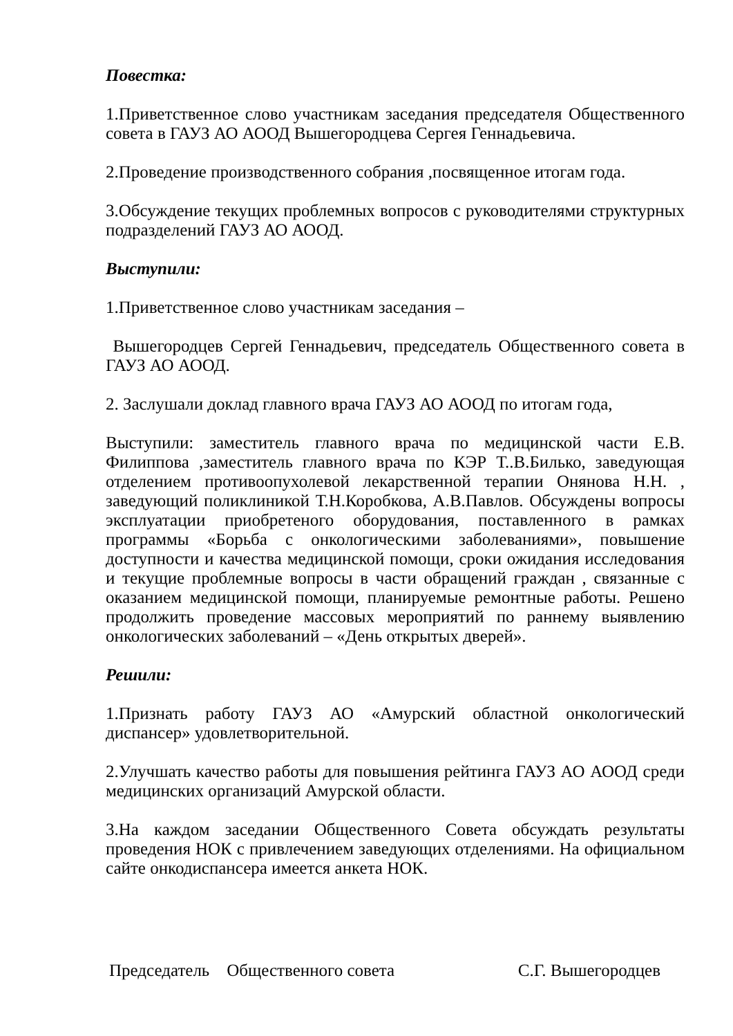Повестка:
1.Приветственное слово участникам заседания председателя Общественного совета в ГАУЗ АО АООД Вышегородцева Сергея Геннадьевича.
2.Проведение производственного собрания ,посвященное итогам года.
3.Обсуждение текущих проблемных вопросов с руководителями структурных подразделений ГАУЗ АО АООД.
Выступили:
1.Приветственное слово участникам заседания –
Вышегородцев Сергей Геннадьевич, председатель Общественного совета в ГАУЗ АО АООД.
2. Заслушали доклад главного врача ГАУЗ АО АООД по итогам года,
Выступили: заместитель главного врача по медицинской части Е.В. Филиппова ,заместитель главного врача по КЭР Т..В.Билько, заведующая отделением противоопухолевой лекарственной терапии Онянова Н.Н. , заведующий поликлиникой Т.Н.Коробкова, А.В.Павлов. Обсуждены вопросы эксплуатации приобретеного оборудования, поставленного в рамках программы «Борьба с онкологическими заболеваниями», повышение доступности и качества медицинской помощи, сроки ожидания исследования и текущие проблемные вопросы в части обращений граждан , связанные с оказанием медицинской помощи, планируемые ремонтные работы. Решено продолжить проведение массовых мероприятий по раннему выявлению онкологических заболеваний – «День открытых дверей».
Решили:
1.Признать работу ГАУЗ АО «Амурский областной онкологический диспансер» удовлетворительной.
2.Улучшать качество работы для повышения рейтинга ГАУЗ АО АООД среди медицинских организаций Амурской области.
3.На каждом заседании Общественного Совета обсуждать результаты проведения НОК с привлечением заведующих отделениями. На официальном сайте онкодиспансера имеется анкета НОК.
Председатель Общественного совета С.Г. Вышегородцев